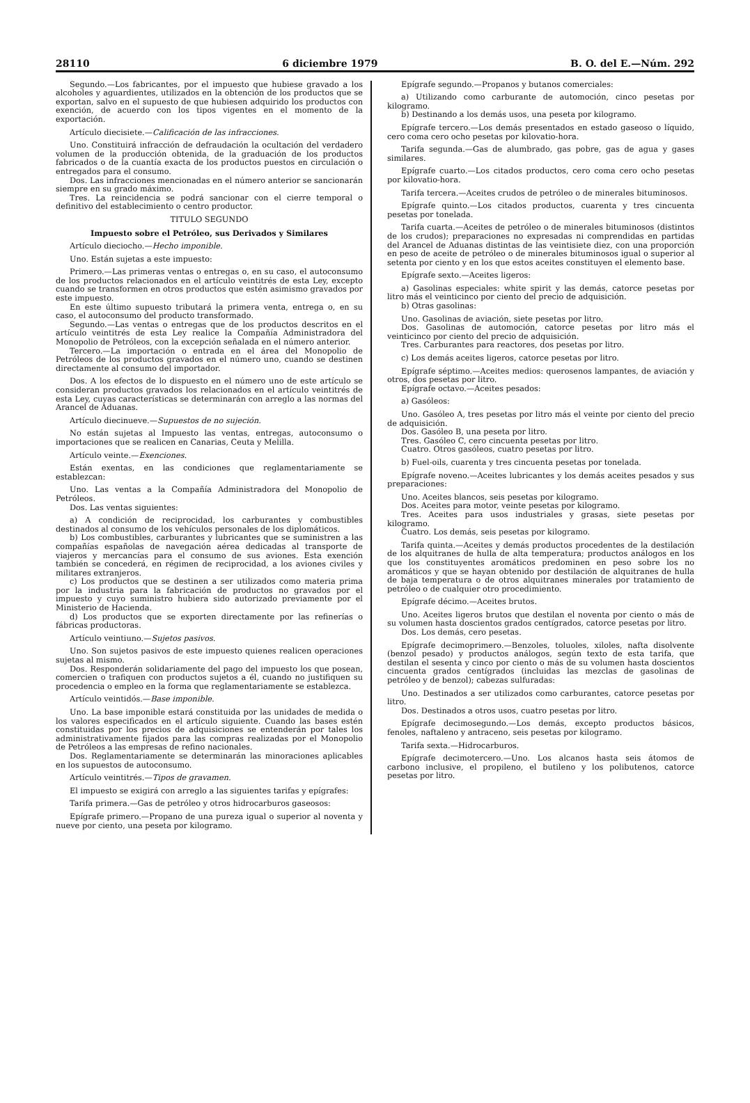28110 6 diciembre 1979 B. O. del E.—Núm. 292
Segundo.—Los fabricantes, por el impuesto que hubiese gravado a los alcoholes y aguardientes, utilizados en la obtención de los productos que se exportan, salvo en el supuesto de que hubiesen adquirido los productos con exención, de acuerdo con los tipos vigentes en el momento de la exportación.
Artículo diecisiete.—Calificación de las infracciones.
Uno. Constituirá infracción de defraudación la ocultación del verdadero volumen de la producción obtenida, de la graduación de los productos fabricados o de la cuantía exacta de los productos puestos en circulación o entregados para el consumo.
Dos. Las infracciones mencionadas en el número anterior se sancionarán siempre en su grado máximo.
Tres. La reincidencia se podrá sancionar con el cierre temporal o definitivo del establecimiento o centro productor.
TITULO SEGUNDO
Impuesto sobre el Petróleo, sus Derivados y Similares
Artículo dieciocho.—Hecho imponible.
Uno. Están sujetas a este impuesto:
Primero.—Las primeras ventas o entregas o, en su caso, el autoconsumo de los productos relacionados en el artículo veintitrés de esta Ley, excepto cuando se transformen en otros productos que estén asimismo gravados por este impuesto.
En este último supuesto tributará la primera venta, entrega o, en su caso, el autoconsumo del producto transformado.
Segundo.—Las ventas o entregas que de los productos descritos en el artículo veintitrés de esta Ley realice la Compañía Administradora del Monopolio de Petróleos, con la excepción señalada en el número anterior.
Tercero.—La importación o entrada en el área del Monopolio de Petróleos de los productos gravados en el número uno, cuando se destinen directamente al consumo del importador.
Dos. A los efectos de lo dispuesto en el número uno de este artículo se consideran productos gravados los relacionados en el artículo veintitrés de esta Ley, cuyas características se determinarán con arreglo a las normas del Arancel de Aduanas.
Artículo diecinueve.—Supuestos de no sujeción.
No están sujetas al Impuesto las ventas, entregas, autoconsumo o importaciones que se realicen en Canarias, Ceuta y Melilla.
Artículo veinte.—Exenciones.
Están exentas, en las condiciones que reglamentariamente se establezcan:
Uno. Las ventas a la Compañía Administradora del Monopolio de Petróleos.
Dos. Las ventas siguientes:
a) A condición de reciprocidad, los carburantes y combustibles destinados al consumo de los vehículos personales de los diplomáticos.
b) Los combustibles, carburantes y lubricantes que se suministren a las compañías españolas de navegación aérea dedicadas al transporte de viajeros y mercancías para el consumo de sus aviones. Esta exención también se concederá, en régimen de reciprocidad, a los aviones civiles y militares extranjeros.
c) Los productos que se destinen a ser utilizados como materia prima por la industria para la fabricación de productos no gravados por el impuesto y cuyo suministro hubiera sido autorizado previamente por el Ministerio de Hacienda.
d) Los productos que se exporten directamente por las refinerías o fábricas productoras.
Artículo veintiuno.—Sujetos pasivos.
Uno. Son sujetos pasivos de este impuesto quienes realicen operaciones sujetas al mismo.
Dos. Responderán solidariamente del pago del impuesto los que posean, comercien o trafiquen con productos sujetos a él, cuando no justifiquen su procedencia o empleo en la forma que reglamentariamente se establezca.
Artículo veintidós.—Base imponible.
Uno. La base imponible estará constituida por las unidades de medida o los valores especificados en el artículo siguiente. Cuando las bases estén constituidas por los precios de adquisiciones se entenderán por tales los administrativamente fijados para las compras realizadas por el Monopolio de Petróleos a las empresas de refino nacionales.
Dos. Reglamentariamente se determinarán las minoraciones aplicables en los supuestos de autoconsumo.
Artículo veintitrés.—Tipos de gravamen.
El impuesto se exigirá con arreglo a las siguientes tarifas y epígrafes:
Tarifa primera.—Gas de petróleo y otros hidrocarburos gaseosos:
Epígrafe primero.—Propano de una pureza igual o superior al noventa y nueve por ciento, una peseta por kilogramo.
Epígrafe segundo.—Propanos y butanos comerciales:
a) Utilizando como carburante de automoción, cinco pesetas por kilogramo.
b) Destinando a los demás usos, una peseta por kilogramo.
Epígrafe tercero.—Los demás presentados en estado gaseoso o líquido, cero coma cero ocho pesetas por kilovatio-hora.
Tarifa segunda.—Gas de alumbrado, gas pobre, gas de agua y gases similares.
Epígrafe cuarto.—Los citados productos, cero coma cero ocho pesetas por kilovatio-hora.
Tarifa tercera.—Aceites crudos de petróleo o de minerales bituminosos.
Epígrafe quinto.—Los citados productos, cuarenta y tres cincuenta pesetas por tonelada.
Tarifa cuarta.—Aceites de petróleo o de minerales bituminosos (distintos de los crudos); preparaciones no expresadas ni comprendidas en partidas del Arancel de Aduanas distintas de las veintisiete diez, con una proporción en peso de aceite de petróleo o de minerales bituminosos igual o superior al setenta por ciento y en los que estos aceites constituyen el elemento base.
Epígrafe sexto.—Aceites ligeros:
a) Gasolinas especiales: white spirit y las demás, catorce pesetas por litro más el veinticinco por ciento del precio de adquisición.
b) Otras gasolinas:
Uno. Gasolinas de aviación, siete pesetas por litro.
Dos. Gasolinas de automoción, catorce pesetas por litro más el veinticinco por ciento del precio de adquisición.
Tres. Carburantes para reactores, dos pesetas por litro.
c) Los demás aceites ligeros, catorce pesetas por litro.
Epígrafe séptimo.—Aceites medios: querosenos lampantes, de aviación y otros, dos pesetas por litro.
Epígrafe octavo.—Aceites pesados:
a) Gasóleos:
Uno. Gasóleo A, tres pesetas por litro más el veinte por ciento del precio de adquisición.
Dos. Gasóleo B, una peseta por litro.
Tres. Gasóleo C, cero cincuenta pesetas por litro.
Cuatro. Otros gasóleos, cuatro pesetas por litro.
b) Fuel-oils, cuarenta y tres cincuenta pesetas por tonelada.
Epígrafe noveno.—Aceites lubricantes y los demás aceites pesados y sus preparaciones:
Uno. Aceites blancos, seis pesetas por kilogramo.
Dos. Aceites para motor, veinte pesetas por kilogramo.
Tres. Aceites para usos industriales y grasas, siete pesetas por kilogramo.
Cuatro. Los demás, seis pesetas por kilogramo.
Tarifa quinta.—Aceites y demás productos procedentes de la destilación de los alquitranes de hulla de alta temperatura; productos análogos en los que los constituyentes aromáticos predominen en peso sobre los no aromáticos y que se hayan obtenido por destilación de alquitranes de hulla de baja temperatura o de otros alquitranes minerales por tratamiento de petróleo o de cualquier otro procedimiento.
Epígrafe décimo.—Aceites brutos.
Uno. Aceites ligeros brutos que destilan el noventa por ciento o más de su volumen hasta doscientos grados centígrados, catorce pesetas por litro.
Dos. Los demás, cero pesetas.
Epígrafe decimoprimero.—Benzoles, toluoles, xiloles, nafta disolvente (benzol pesado) y productos análogos, según texto de esta tarifa, que destilan el sesenta y cinco por ciento o más de su volumen hasta doscientos cincuenta grados centígrados (incluidas las mezclas de gasolinas de petróleo y de benzol); cabezas sulfuradas:
Uno. Destinados a ser utilizados como carburantes, catorce pesetas por litro.
Dos. Destinados a otros usos, cuatro pesetas por litro.
Epígrafe decimosegundo.—Los demás, excepto productos básicos, fenoles, naftaleno y antraceno, seis pesetas por kilogramo.
Tarifa sexta.—Hidrocarburos.
Epígrafe decimotercero.—Uno. Los alcanos hasta seis átomos de carbono inclusive, el propileno, el butileno y los polibutenos, catorce pesetas por litro.